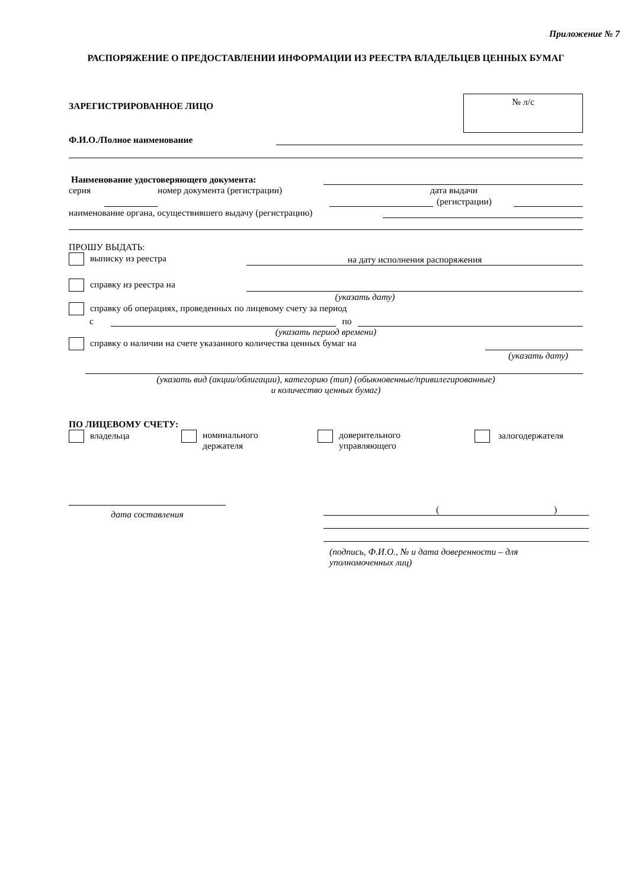Приложение № 7
РАСПОРЯЖЕНИЕ О ПРЕДОСТАВЛЕНИИ ИНФОРМАЦИИ ИЗ РЕЕСТРА ВЛАДЕЛЬЦЕВ ЦЕННЫХ БУМАГ
ЗАРЕГИСТРИРОВАННОЕ ЛИЦО
№ л/с
Ф.И.О./Полное наименование
Наименование удостоверяющего документа:
серия номер документа (регистрации) дата выдачи
(регистрации)
наименование органа, осуществившего выдачу (регистрацию)
ПРОШУ ВЫДАТЬ:
выписку из реестра на дату исполнения распоряжения
справку из реестра на
(указать дату)
справку об операциях, проведенных по лицевому счету за период
с по
(указать период времени)
справку о наличии на счете указанного количества ценных бумаг на
(указать дату)
(указать вид (акции/облигации), категорию (тип) (обыкновенные/привилегированные)
и количество ценных бумаг)
ПО ЛИЦЕВОМУ СЧЕТУ:
владельца номинального
держателя
доверительного
управляющего
залогодержателя
дата составления
( )
(подпись, Ф.И.О., № и дата доверенности – для
уполномоченных лиц)